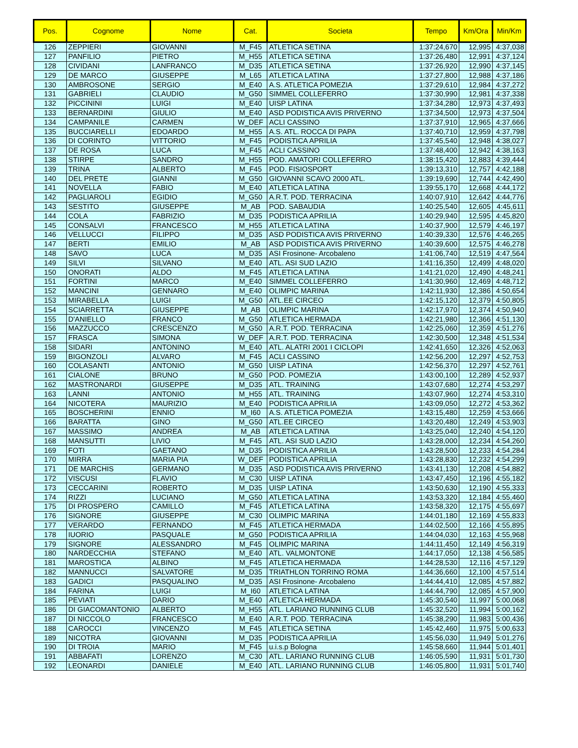| Pos. | Cognome | Nome | Cat. | Societa | Tempo | Km/Ora | Min/Km |
| --- | --- | --- | --- | --- | --- | --- | --- |
| 126 | ZEPPIERI | GIOVANNI | M_F45 | ATLETICA SETINA | 1:37:24,670 | 12,995 | 4:37,038 |
| 127 | PANFILIO | PIETRO | M_H55 | ATLETICA SETINA | 1:37:26,480 | 12,991 | 4:37,124 |
| 128 | CIVIDANI | LANFRANCO | M_D35 | ATLETICA SETINA | 1:37:26,920 | 12,990 | 4:37,145 |
| 129 | DE MARCO | GIUSEPPE | M_L65 | ATLETICA LATINA | 1:37:27,800 | 12,988 | 4:37,186 |
| 130 | AMBROSONE | SERGIO | M_E40 | A.S. ATLETICA POMEZIA | 1:37:29,610 | 12,984 | 4:37,272 |
| 131 | GABRIELI | CLAUDIO | M_G50 | SIMMEL COLLEFERRO | 1:37:30,990 | 12,981 | 4:37,338 |
| 132 | PICCININI | LUIGI | M_E40 | UISP LATINA | 1:37:34,280 | 12,973 | 4:37,493 |
| 133 | BERNARDINI | GIULIO | M_E40 | ASD PODISTICA AVIS PRIVERNO | 1:37:34,500 | 12,973 | 4:37,504 |
| 134 | CAMPANILE | CARMEN | W_DEF | ACLI CASSINO | 1:37:37,910 | 12,965 | 4:37,666 |
| 135 | BUCCIARELLI | EDOARDO | M_H55 | A.S. ATL. ROCCA DI PAPA | 1:37:40,710 | 12,959 | 4:37,798 |
| 136 | DI CORINTO | VITTORIO | M_F45 | PODISTICA APRILIA | 1:37:45,540 | 12,948 | 4:38,027 |
| 137 | DE ROSA | LUCA | M_F45 | ACLI CASSINO | 1:37:48,400 | 12,942 | 4:38,163 |
| 138 | STIRPE | SANDRO | M_H55 | POD. AMATORI COLLEFERRO | 1:38:15,420 | 12,883 | 4:39,444 |
| 139 | TRINA | ALBERTO | M_F45 | POD. FISIOSPORT | 1:39:13,310 | 12,757 | 4:42,188 |
| 140 | DEL PRETE | GIANNI | M_G50 | GIOVANNI SCAVO 2000 ATL. | 1:39:19,690 | 12,744 | 4:42,490 |
| 141 | NOVELLA | FABIO | M_E40 | ATLETICA LATINA | 1:39:55,170 | 12,668 | 4:44,172 |
| 142 | PAGLIAROLI | EGIDIO | M_G50 | A.R.T. POD. TERRACINA | 1:40:07,910 | 12,642 | 4:44,776 |
| 143 | SESTITO | GIUSEPPE | M_AB | POD. SABAUDIA | 1:40:25,540 | 12,605 | 4:45,611 |
| 144 | COLA | FABRIZIO | M_D35 | PODISTICA APRILIA | 1:40:29,940 | 12,595 | 4:45,820 |
| 145 | CONSALVI | FRANCESCO | M_H55 | ATLETICA LATINA | 1:40:37,900 | 12,579 | 4:46,197 |
| 146 | VELLUCCI | FILIPPO | M_D35 | ASD PODISTICA AVIS PRIVERNO | 1:40:39,330 | 12,576 | 4:46,265 |
| 147 | BERTI | EMILIO | M_AB | ASD PODISTICA AVIS PRIVERNO | 1:40:39,600 | 12,575 | 4:46,278 |
| 148 | SAVO | LUCA | M_D35 | ASI Frosinone- Arcobaleno | 1:41:06,740 | 12,519 | 4:47,564 |
| 149 | SILVI | SILVANO | M_E40 | ATL. ASI SUD LAZIO | 1:41:16,350 | 12,499 | 4:48,020 |
| 150 | ONORATI | ALDO | M_F45 | ATLETICA LATINA | 1:41:21,020 | 12,490 | 4:48,241 |
| 151 | FORTINI | MARCO | M_E40 | SIMMEL COLLEFERRO | 1:41:30,960 | 12,469 | 4:48,712 |
| 152 | MANCINI | GENNARO | M_E40 | OLIMPIC MARINA | 1:42:11,930 | 12,386 | 4:50,654 |
| 153 | MIRABELLA | LUIGI | M_G50 | ATL.EE CIRCEO | 1:42:15,120 | 12,379 | 4:50,805 |
| 154 | SCIARRETTA | GIUSEPPE | M_AB | OLIMPIC MARINA | 1:42:17,970 | 12,374 | 4:50,940 |
| 155 | D'ANIELLO | FRANCO | M_G50 | ATLETICA HERMADA | 1:42:21,980 | 12,366 | 4:51,130 |
| 156 | MAZZUCCO | CRESCENZO | M_G50 | A.R.T. POD. TERRACINA | 1:42:25,060 | 12,359 | 4:51,276 |
| 157 | FRASCA | SIMONA | W_DEF | A.R.T. POD. TERRACINA | 1:42:30,500 | 12,348 | 4:51,534 |
| 158 | SIDARI | ANTONINO | M_E40 | ATL. ALATRI 2001 I CICLOPI | 1:42:41,650 | 12,326 | 4:52,063 |
| 159 | BIGONZOLI | ALVARO | M_F45 | ACLI CASSINO | 1:42:56,200 | 12,297 | 4:52,753 |
| 160 | COLASANTI | ANTONIO | M_G50 | UISP LATINA | 1:42:56,370 | 12,297 | 4:52,761 |
| 161 | CIALONE | BRUNO | M_G50 | POD. POMEZIA | 1:43:00,100 | 12,289 | 4:52,937 |
| 162 | MASTRONARDI | GIUSEPPE | M_D35 | ATL. TRAINING | 1:43:07,680 | 12,274 | 4:53,297 |
| 163 | LANNI | ANTONIO | M_H55 | ATL. TRAINING | 1:43:07,960 | 12,274 | 4:53,310 |
| 164 | NICOTERA | MAURIZIO | M_E40 | PODISTICA APRILIA | 1:43:09,050 | 12,272 | 4:53,362 |
| 165 | BOSCHERINI | ENNIO | M_I60 | A.S. ATLETICA POMEZIA | 1:43:15,480 | 12,259 | 4:53,666 |
| 166 | BARATTA | GINO | M_G50 | ATL.EE CIRCEO | 1:43:20,480 | 12,249 | 4:53,903 |
| 167 | MASSIMO | ANDREA | M_AB | ATLETICA LATINA | 1:43:25,040 | 12,240 | 4:54,120 |
| 168 | MANSUTTI | LIVIO | M_F45 | ATL. ASI SUD LAZIO | 1:43:28,000 | 12,234 | 4:54,260 |
| 169 | FOTI | GAETANO | M_D35 | PODISTICA APRILIA | 1:43:28,500 | 12,233 | 4:54,284 |
| 170 | MIRRA | MARIA PIA | W_DEF | PODISTICA APRILIA | 1:43:28,830 | 12,232 | 4:54,299 |
| 171 | DE MARCHIS | GERMANO | M_D35 | ASD PODISTICA AVIS PRIVERNO | 1:43:41,130 | 12,208 | 4:54,882 |
| 172 | VISCUSI | FLAVIO | M_C30 | UISP LATINA | 1:43:47,450 | 12,196 | 4:55,182 |
| 173 | CECCARINI | ROBERTO | M_D35 | UISP LATINA | 1:43:50,630 | 12,190 | 4:55,333 |
| 174 | RIZZI | LUCIANO | M_G50 | ATLETICA LATINA | 1:43:53,320 | 12,184 | 4:55,460 |
| 175 | DI PROSPERO | CAMILLO | M_F45 | ATLETICA LATINA | 1:43:58,320 | 12,175 | 4:55,697 |
| 176 | SIGNORE | GIUSEPPE | M_C30 | OLIMPIC MARINA | 1:44:01,180 | 12,169 | 4:55,833 |
| 177 | VERARDO | FERNANDO | M_F45 | ATLETICA HERMADA | 1:44:02,500 | 12,166 | 4:55,895 |
| 178 | IUORIO | PASQUALE | M_G50 | PODISTICA APRILIA | 1:44:04,030 | 12,163 | 4:55,968 |
| 179 | SIGNORE | ALESSANDRO | M_F45 | OLIMPIC MARINA | 1:44:11,450 | 12,149 | 4:56,319 |
| 180 | NARDECCHIA | STEFANO | M_E40 | ATL. VALMONTONE | 1:44:17,050 | 12,138 | 4:56,585 |
| 181 | MAROSTICA | ALBINO | M_F45 | ATLETICA HERMADA | 1:44:28,530 | 12,116 | 4:57,129 |
| 182 | MANNUCCI | SALVATORE | M_D35 | TRIATHLON TORRINO ROMA | 1:44:36,660 | 12,100 | 4:57,514 |
| 183 | GADICI | PASQUALINO | M_D35 | ASI Frosinone- Arcobaleno | 1:44:44,410 | 12,085 | 4:57,882 |
| 184 | FARINA | LUIGI | M_I60 | ATLETICA LATINA | 1:44:44,790 | 12,085 | 4:57,900 |
| 185 | PEVIATI | DARIO | M_E40 | ATLETICA HERMADA | 1:45:30,540 | 11,997 | 5:00,068 |
| 186 | DI GIACOMANTONIO | ALBERTO | M_H55 | ATL. LARIANO RUNNING CLUB | 1:45:32,520 | 11,994 | 5:00,162 |
| 187 | DI NICCOLO | FRANCESCO | M_E40 | A.R.T. POD. TERRACINA | 1:45:38,290 | 11,983 | 5:00,436 |
| 188 | CAROCCI | VINCENZO | M_F45 | ATLETICA SETINA | 1:45:42,460 | 11,975 | 5:00,633 |
| 189 | NICOTRA | GIOVANNI | M_D35 | PODISTICA APRILIA | 1:45:56,030 | 11,949 | 5:01,276 |
| 190 | DI TROIA | MARIO | M_F45 | u.i.s.p Bologna | 1:45:58,660 | 11,944 | 5:01,401 |
| 191 | ABBAFATI | LORENZO | M_C30 | ATL. LARIANO RUNNING CLUB | 1:46:05,590 | 11,931 | 5:01,730 |
| 192 | LEONARDI | DANIELE | M_E40 | ATL. LARIANO RUNNING CLUB | 1:46:05,800 | 11,931 | 5:01,740 |